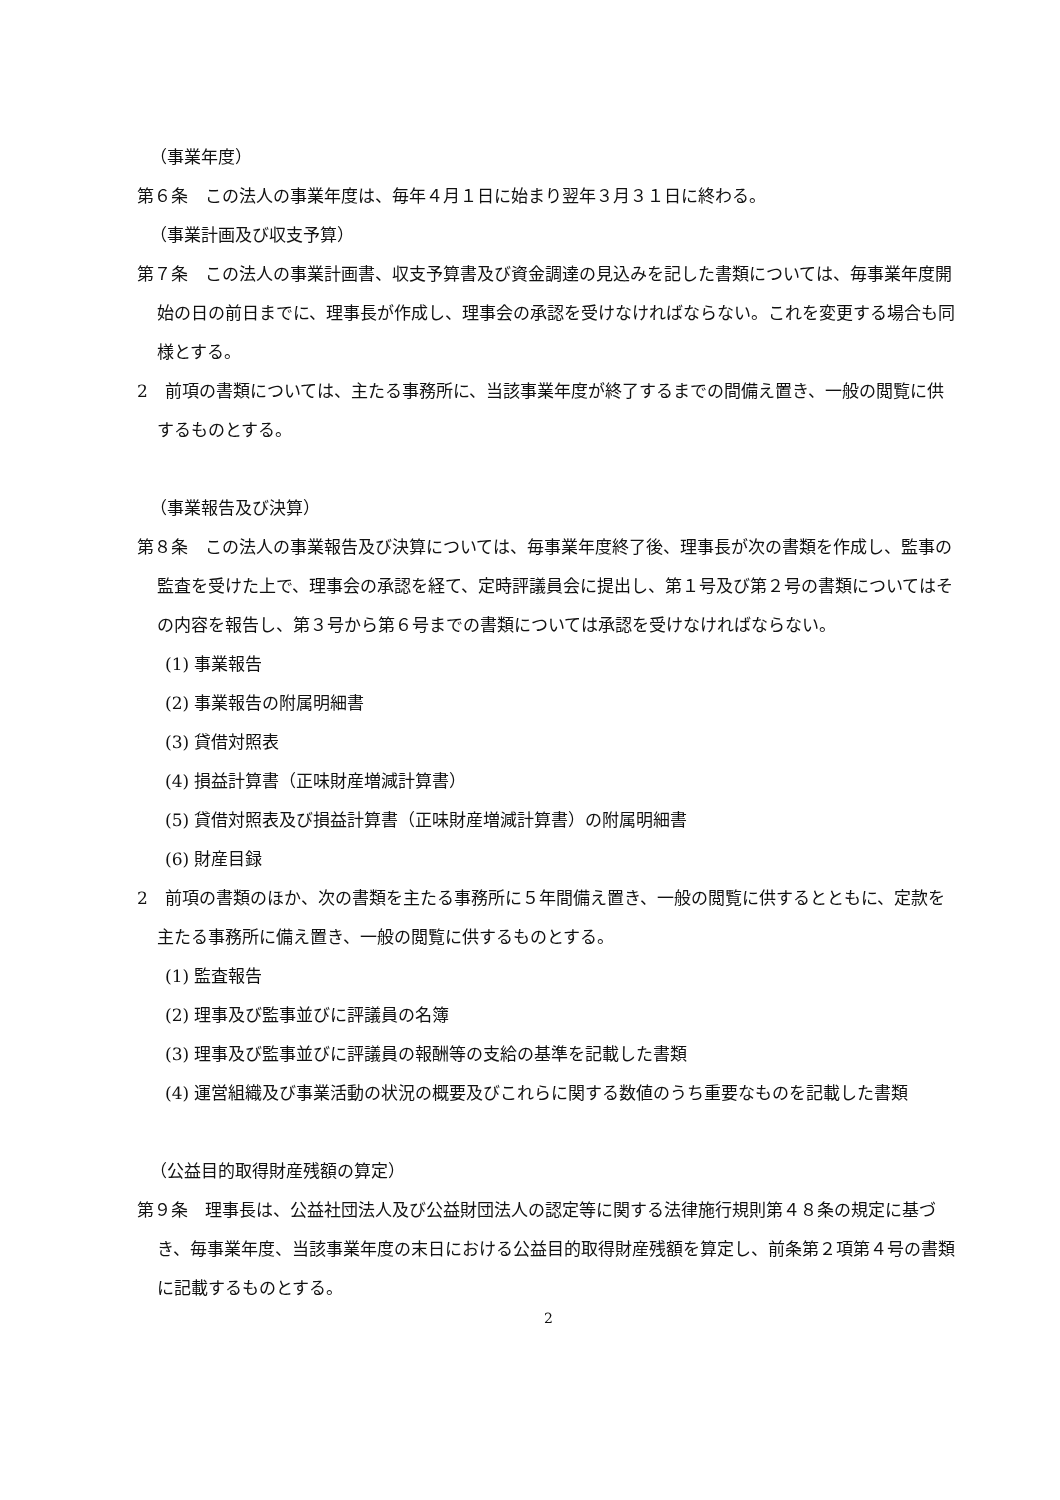（事業年度）
第６条　この法人の事業年度は、毎年４月１日に始まり翌年３月３１日に終わる。
（事業計画及び収支予算）
第７条　この法人の事業計画書、収支予算書及び資金調達の見込みを記した書類については、毎事業年度開始の日の前日までに、理事長が作成し、理事会の承認を受けなければならない。これを変更する場合も同様とする。
2　前項の書類については、主たる事務所に、当該事業年度が終了するまでの間備え置き、一般の閲覧に供するものとする。
（事業報告及び決算）
第８条　この法人の事業報告及び決算については、毎事業年度終了後、理事長が次の書類を作成し、監事の監査を受けた上で、理事会の承認を経て、定時評議員会に提出し、第１号及び第２号の書類についてはその内容を報告し、第３号から第６号までの書類については承認を受けなければならない。
(1) 事業報告
(2) 事業報告の附属明細書
(3) 貸借対照表
(4) 損益計算書（正味財産増減計算書）
(5) 貸借対照表及び損益計算書（正味財産増減計算書）の附属明細書
(6) 財産目録
2　前項の書類のほか、次の書類を主たる事務所に５年間備え置き、一般の閲覧に供するとともに、定款を主たる事務所に備え置き、一般の閲覧に供するものとする。
(1) 監査報告
(2) 理事及び監事並びに評議員の名簿
(3) 理事及び監事並びに評議員の報酬等の支給の基準を記載した書類
(4) 運営組織及び事業活動の状況の概要及びこれらに関する数値のうち重要なものを記載した書類
（公益目的取得財産残額の算定）
第９条　理事長は、公益社団法人及び公益財団法人の認定等に関する法律施行規則第４８条の規定に基づき、毎事業年度、当該事業年度の末日における公益目的取得財産残額を算定し、前条第２項第４号の書類に記載するものとする。
2